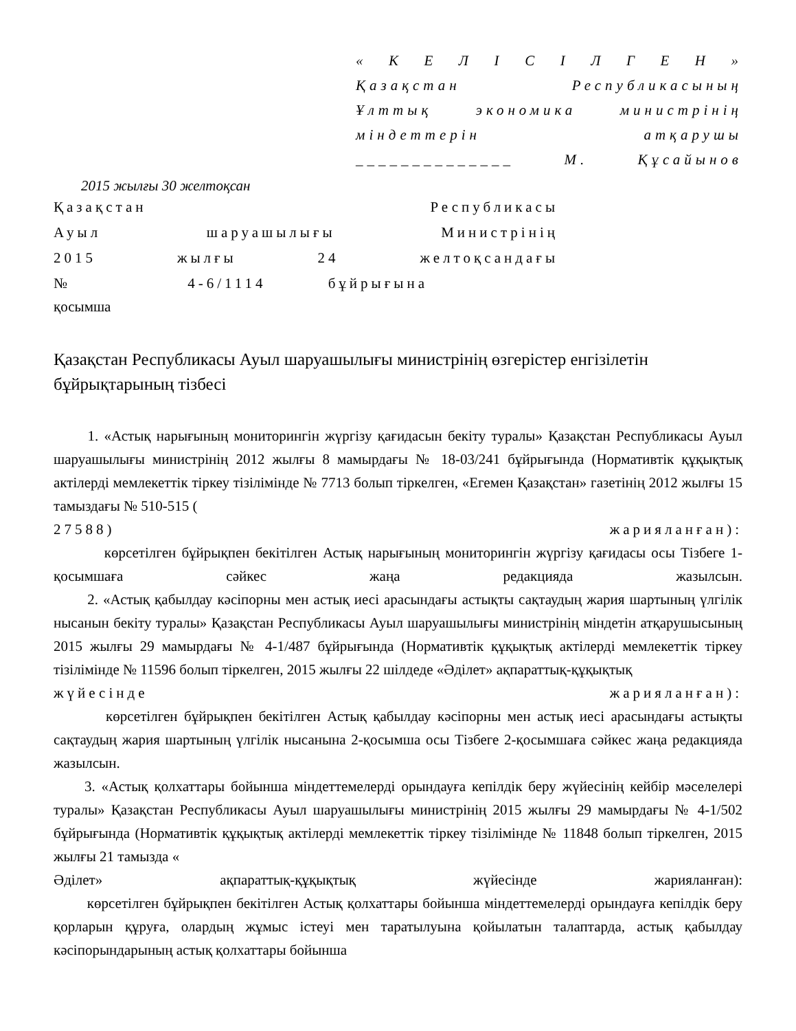« К Е Л І С І Л Г Е Н »
Қазақстан Республикасының
Ұлттық экономика министрінің
міндеттерін атқарушы
______________ М. Құсайынов
2015 жылғы 30 желтоқсан
Қазақстан Республикасы
Ауыл шаруашылығы Министрінің
2015 жылғы 24 желтоқсандағы
№ 4-6/1114 бұйрығына
қосымша
Қазақстан Республикасы Ауыл шаруашылығы министрінің өзгерістер енгізілетін бұйрықтарының тізбесі
1. «Астық нарығының мониторингін жүргізу қағидасын бекіту туралы» Қазақстан Республикасы Ауыл шаруашылығы министрінің 2012 жылғы 8 мамырдағы № 18-03/241 бұйрығында (Нормативтік құқықтық актілерді мемлекеттік тіркеу тізілімінде № 7713 болып тіркелген, «Егемен Қазақстан» газетінің 2012 жылғы 15 тамыздағы № 510-515 (
27588) жарияланған):
көрсетілген бұйрықпен бекітілген Астық нарығының мониторингін жүргізу қағидасы осы Тізбеге 1-қосымшаға сәйкес жаңа редакцияда жазылсын.
2. «Астық қабылдау кәсіпорны мен астық иесі арасындағы астықты сақтаудың жария шартының үлгілік нысанын бекіту туралы» Қазақстан Республикасы Ауыл шаруашылығы министрінің міндетін атқарушысының 2015 жылғы 29 мамырдағы № 4-1/487 бұйрығында (Нормативтік құқықтық актілерді мемлекеттік тіркеу тізілімінде № 11596 болып тіркелген, 2015 жылғы 22 шілдеде «Әділет» ақпараттық-құқықтық
жүйесінде жарияланған):
көрсетілген бұйрықпен бекітілген Астық қабылдау кәсіпорны мен астық иесі арасындағы астықты сақтаудың жария шартының үлгілік нысанына 2-қосымша осы Тізбеге 2-қосымшаға сәйкес жаңа редакцияда жазылсын.
3. «Астық қолхаттары бойынша міндеттемелерді орындауға кепілдік беру жүйесінің кейбір мәселелері туралы» Қазақстан Республикасы Ауыл шаруашылығы министрінің 2015 жылғы 29 мамырдағы № 4-1/502 бұйрығында (Нормативтік құқықтық актілерді мемлекеттік тіркеу тізілімінде № 11848 болып тіркелген, 2015 жылғы 21 тамызда «
Әділет» ақпараттық-құқықтық жүйесінде жарияланған):
көрсетілген бұйрықпен бекітілген Астық қолхаттары бойынша міндеттемелерді орындауға кепілдік беру қорларын құруға, олардың жұмыс істеуі мен таратылуына қойылатын талаптарда, астық қабылдау кәсіпорындарының астық қолхаттары бойынша